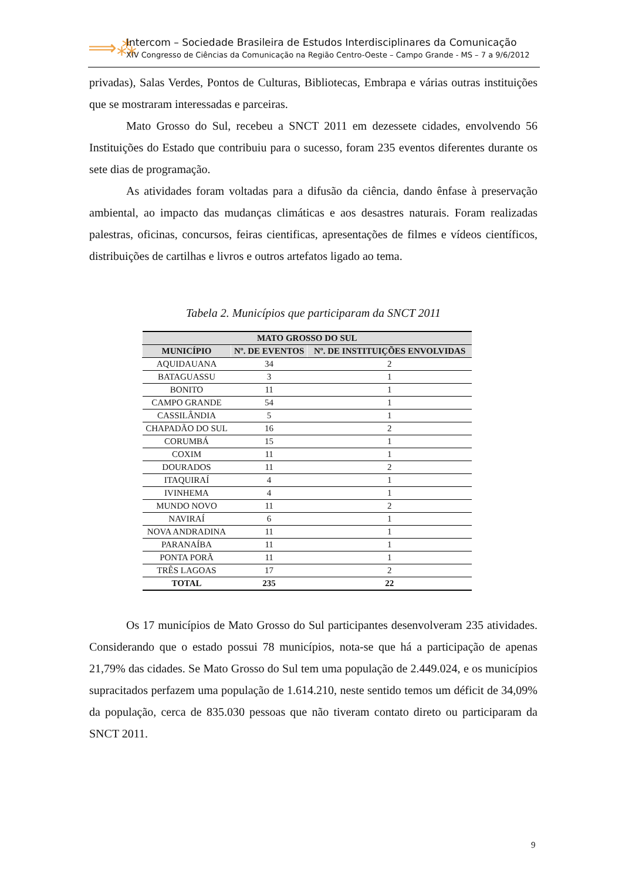⟹⁂
Intercom – Sociedade Brasileira de Estudos Interdisciplinares da Comunicação
XIV Congresso de Ciências da Comunicação na Região Centro-Oeste – Campo Grande - MS – 7 a 9/6/2012
privadas), Salas Verdes, Pontos de Culturas, Bibliotecas, Embrapa e várias outras instituições que se mostraram interessadas e parceiras.
Mato Grosso do Sul, recebeu a SNCT 2011 em dezessete cidades, envolvendo 56 Instituições do Estado que contribuiu para o sucesso, foram 235 eventos diferentes durante os sete dias de programação.
As atividades foram voltadas para a difusão da ciência, dando ênfase à preservação ambiental, ao impacto das mudanças climáticas e aos desastres naturais. Foram realizadas palestras, oficinas, concursos, feiras cientificas, apresentações de filmes e vídeos científicos, distribuições de cartilhas e livros e outros artefatos ligado ao tema.
Tabela 2. Municípios que participaram da SNCT 2011
| MATO GROSSO DO SUL | | |
| --- | --- | --- |
| MUNICÍPIO | Nº. DE EVENTOS | Nº. DE INSTITUIÇÕES ENVOLVIDAS |
| AQUIDAUANA | 34 | 2 |
| BATAGUASSU | 3 | 1 |
| BONITO | 11 | 1 |
| CAMPO GRANDE | 54 | 1 |
| CASSILÂNDIA | 5 | 1 |
| CHAPADÃO DO SUL | 16 | 2 |
| CORUMBÁ | 15 | 1 |
| COXIM | 11 | 1 |
| DOURADOS | 11 | 2 |
| ITAQUIRAÍ | 4 | 1 |
| IVINHEMA | 4 | 1 |
| MUNDO NOVO | 11 | 2 |
| NAVIRAÍ | 6 | 1 |
| NOVA ANDRADINA | 11 | 1 |
| PARANAÍBA | 11 | 1 |
| PONTA PORÃ | 11 | 1 |
| TRÊS LAGOAS | 17 | 2 |
| TOTAL | 235 | 22 |
Os 17 municípios de Mato Grosso do Sul participantes desenvolveram 235 atividades. Considerando que o estado possui 78 municípios, nota-se que há a participação de apenas 21,79% das cidades. Se Mato Grosso do Sul tem uma população de 2.449.024, e os municípios supracitados perfazem uma população de 1.614.210, neste sentido temos um déficit de 34,09% da população, cerca de 835.030 pessoas que não tiveram contato direto ou participaram da SNCT 2011.
9